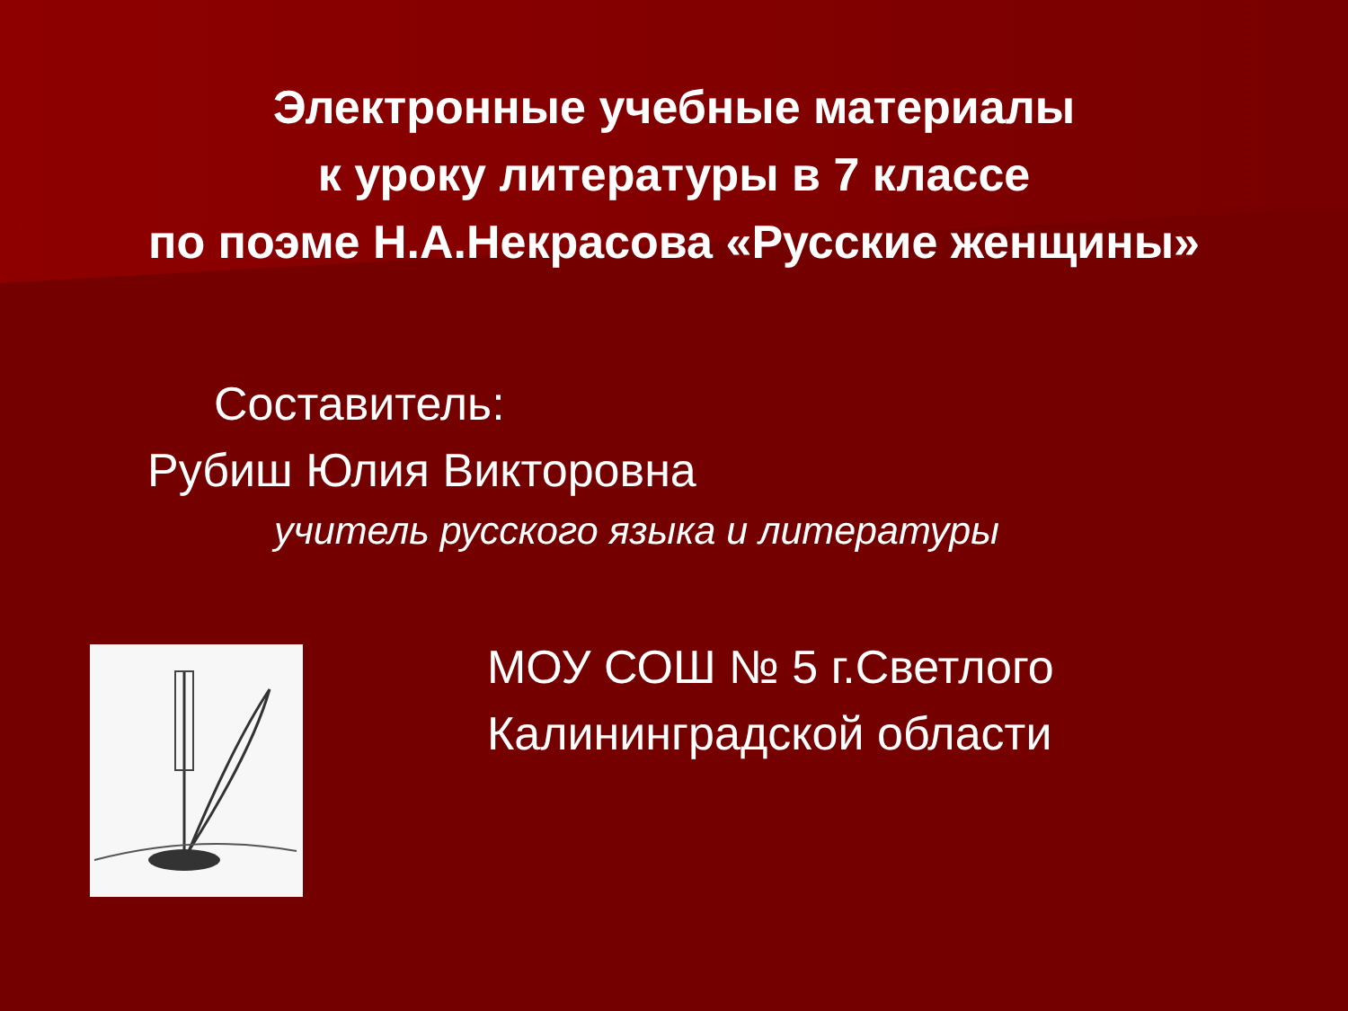Электронные учебные материалы
к уроку литературы в 7 классе
по поэме Н.А.Некрасова «Русские женщины»
Составитель:
Рубиш Юлия Викторовна
учитель русского языка и литературы
МОУ СОШ № 5 г.Светлого
Калининградской области